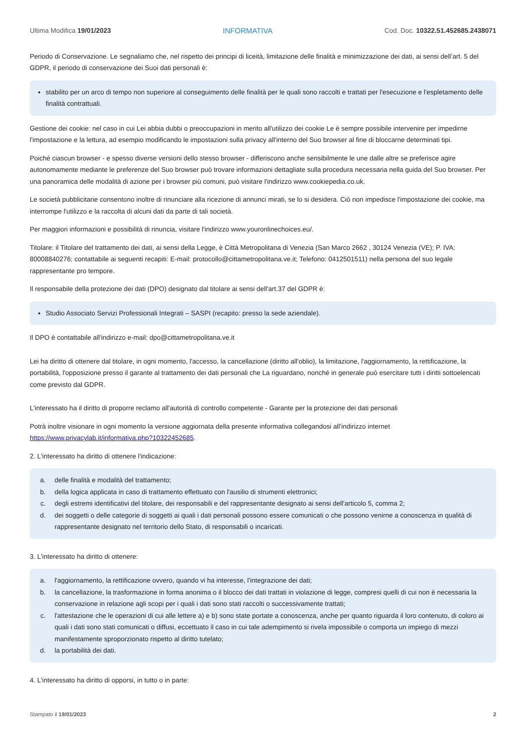Ultima Modifica 19/01/2023 INFORMATIVA Cod. Doc. 10322.51.452685.2438071
Periodo di Conservazione. Le segnaliamo che, nel rispetto dei principi di liceità, limitazione delle finalità e minimizzazione dei dati, ai sensi dell’art. 5 del GDPR, il periodo di conservazione dei Suoi dati personali è:
stabilito per un arco di tempo non superiore al conseguimento delle finalità per le quali sono raccolti e trattati per l'esecuzione e l'espletamento delle finalità contrattuali.
Gestione dei cookie: nel caso in cui Lei abbia dubbi o preoccupazioni in merito all'utilizzo dei cookie Le è sempre possibile intervenire per impedirne l'impostazione e la lettura, ad esempio modificando le impostazioni sulla privacy all'interno del Suo browser al fine di bloccarne determinati tipi.
Poiché ciascun browser - e spesso diverse versioni dello stesso browser - differiscono anche sensibilmente le une dalle altre se preferisce agire autonomamente mediante le preferenze del Suo browser può trovare informazioni dettagliate sulla procedura necessaria nella guida del Suo browser. Per una panoramica delle modalità di azione per i browser più comuni, può visitare l'indirizzo www.cookiepedia.co.uk.
Le società pubblicitarie consentono inoltre di rinunciare alla ricezione di annunci mirati, se lo si desidera. Ciò non impedisce l'impostazione dei cookie, ma interrompe l'utilizzo e la raccolta di alcuni dati da parte di tali società.
Per maggiori informazioni e possibilità di rinuncia, visitare l'indirizzo www.youronlinechoices.eu/.
Titolare: il Titolare del trattamento dei dati, ai sensi della Legge, è Città Metropolitana di Venezia (San Marco 2662 , 30124 Venezia (VE); P. IVA: 80008840276; contattabile ai seguenti recapiti: E-mail: protocollo@cittametropolitana.ve.it; Telefono: 0412501511) nella persona del suo legale rappresentante pro tempore.
Il responsabile della protezione dei dati (DPO) designato dal titolare ai sensi dell'art.37 del GDPR è:
Studio Associato Servizi Professionali Integrati – SASPI (recapito: presso la sede aziendale).
Il DPO è contattabile all'indirizzo e-mail: dpo@cittametropolitana.ve.it
Lei ha diritto di ottenere dal titolare, in ogni momento, l'accesso, la cancellazione (diritto all'oblio), la limitazione, l'aggiornamento, la rettificazione, la portabilità, l'opposizione presso il garante al trattamento dei dati personali che La riguardano, nonché in generale può esercitare tutti i diritti sottoelencati come previsto dal GDPR.
L'interessato ha il diritto di proporre reclamo all'autorità di controllo competente - Garante per la protezione dei dati personali
Potrà inoltre visionare in ogni momento la versione aggiornata della presente informativa collegandosi all'indirizzo internet https://www.privacylab.it/informativa.php?10322452685.
2. L'interessato ha diritto di ottenere l'indicazione:
a.
delle finalità e modalità del trattamento;
b.
della logica applicata in caso di trattamento effettuato con l'ausilio di strumenti elettronici;
c.
degli estremi identificativi del titolare, dei responsabili e del rappresentante designato ai sensi dell'articolo 5, comma 2;
d.
dei soggetti o delle categorie di soggetti ai quali i dati personali possono essere comunicati o che possono venirne a conoscenza in qualità di rappresentante designato nel territorio dello Stato, di responsabili o incaricati.
3. L'interessato ha diritto di ottenere:
a.
l'aggiornamento, la rettificazione ovvero, quando vi ha interesse, l'integrazione dei dati;
b.
la cancellazione, la trasformazione in forma anonima o il blocco dei dati trattati in violazione di legge, compresi quelli di cui non è necessaria la conservazione in relazione agli scopi per i quali i dati sono stati raccolti o successivamente trattati;
c.
l'attestazione che le operazioni di cui alle lettere a) e b) sono state portate a conoscenza, anche per quanto riguarda il loro contenuto, di coloro ai quali i dati sono stati comunicati o diffusi, eccettuato il caso in cui tale adempimento si rivela impossibile o comporta un impiego di mezzi manifestamente sproporzionato rispetto al diritto tutelato;
d.
la portabilità dei dati.
4. L'interessato ha diritto di opporsi, in tutto o in parte:
Stampato il 19/01/2023 2